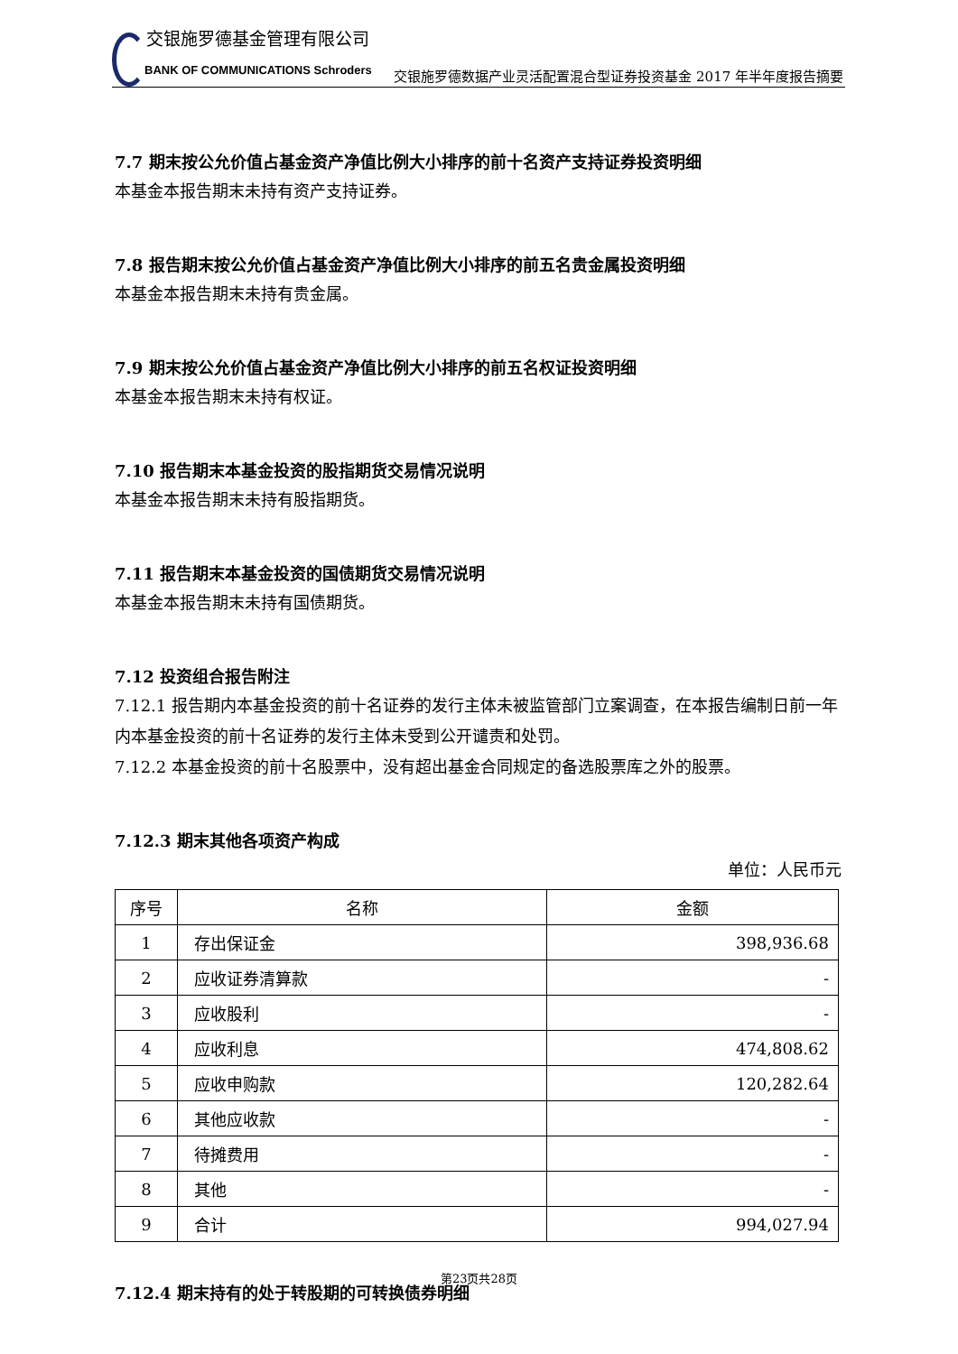交银施罗德基金管理有限公司
BANK OF COMMUNICATIONS Schroders
交银施罗德数据产业灵活配置混合型证券投资基金 2017 年半年度报告摘要
7.7 期末按公允价值占基金资产净值比例大小排序的前十名资产支持证券投资明细
本基金本报告期末未持有资产支持证券。
7.8 报告期末按公允价值占基金资产净值比例大小排序的前五名贵金属投资明细
本基金本报告期末未持有贵金属。
7.9 期末按公允价值占基金资产净值比例大小排序的前五名权证投资明细
本基金本报告期末未持有权证。
7.10 报告期末本基金投资的股指期货交易情况说明
本基金本报告期末未持有股指期货。
7.11 报告期末本基金投资的国债期货交易情况说明
本基金本报告期末未持有国债期货。
7.12 投资组合报告附注
7.12.1 报告期内本基金投资的前十名证券的发行主体未被监管部门立案调查，在本报告编制日前一年内本基金投资的前十名证券的发行主体未受到公开谴责和处罚。
7.12.2 本基金投资的前十名股票中，没有超出基金合同规定的备选股票库之外的股票。
7.12.3 期末其他各项资产构成
单位：人民币元
| 序号 | 名称 | 金额 |
| --- | --- | --- |
| 1 | 存出保证金 | 398,936.68 |
| 2 | 应收证券清算款 | - |
| 3 | 应收股利 | - |
| 4 | 应收利息 | 474,808.62 |
| 5 | 应收申购款 | 120,282.64 |
| 6 | 其他应收款 | - |
| 7 | 待摊费用 | - |
| 8 | 其他 | - |
| 9 | 合计 | 994,027.94 |
7.12.4 期末持有的处于转股期的可转换债券明细
第23页共28页